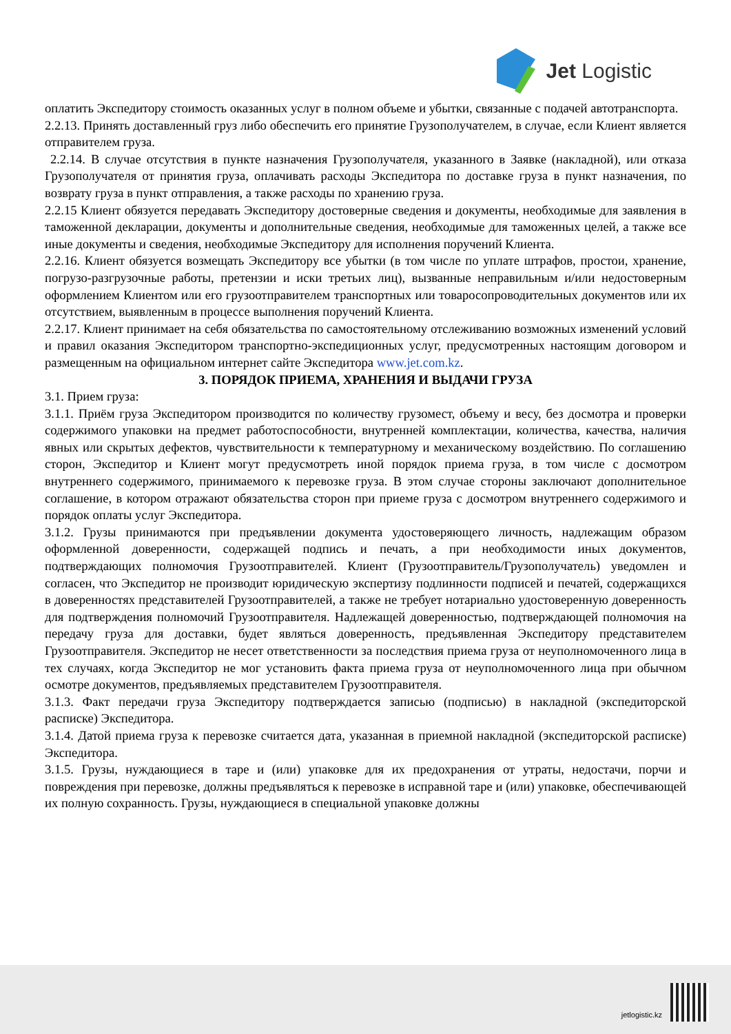Jet Logistic
оплатить Экспедитору стоимость оказанных услуг в полном объеме и убытки, связанные с подачей автотранспорта.
2.2.13. Принять доставленный груз либо обеспечить его принятие Грузополучателем, в случае, если Клиент является отправителем груза.
2.2.14. В случае отсутствия в пункте назначения Грузополучателя, указанного в Заявке (накладной), или отказа Грузополучателя от принятия груза, оплачивать расходы Экспедитора по доставке груза в пункт назначения, по возврату груза в пункт отправления, а также расходы по хранению груза.
2.2.15 Клиент обязуется передавать Экспедитору достоверные сведения и документы, необходимые для заявления в таможенной декларации, документы и дополнительные сведения, необходимые для таможенных целей, а также все иные документы и сведения, необходимые Экспедитору для исполнения поручений Клиента.
2.2.16. Клиент обязуется возмещать Экспедитору все убытки (в том числе по уплате штрафов, простои, хранение, погрузо-разгрузочные работы, претензии и иски третьих лиц), вызванные неправильным и/или недостоверным оформлением Клиентом или его грузоотправителем транспортных или товаросопроводительных документов или их отсутствием, выявленным в процессе выполнения поручений Клиента.
2.2.17. Клиент принимает на себя обязательства по самостоятельному отслеживанию возможных изменений условий и правил оказания Экспедитором транспортно-экспедиционных услуг, предусмотренных настоящим договором и размещенным на официальном интернет сайте Экспедитора www.jet.com.kz.
3. ПОРЯДОК ПРИЕМА, ХРАНЕНИЯ И ВЫДАЧИ ГРУЗА
3.1. Прием груза:
3.1.1. Приём груза Экспедитором производится по количеству грузомест, объему и весу, без досмотра и проверки содержимого упаковки на предмет работоспособности, внутренней комплектации, количества, качества, наличия явных или скрытых дефектов, чувствительности к температурному и механическому воздействию. По соглашению сторон, Экспедитор и Клиент могут предусмотреть иной порядок приема груза, в том числе с досмотром внутреннего содержимого, принимаемого к перевозке груза. В этом случае стороны заключают дополнительное соглашение, в котором отражают обязательства сторон при приеме груза с досмотром внутреннего содержимого и порядок оплаты услуг Экспедитора.
3.1.2. Грузы принимаются при предъявлении документа удостоверяющего личность, надлежащим образом оформленной доверенности, содержащей подпись и печать, а при необходимости иных документов, подтверждающих полномочия Грузоотправителей. Клиент (Грузоотправитель/Грузополучатель) уведомлен и согласен, что Экспедитор не производит юридическую экспертизу подлинности подписей и печатей, содержащихся в доверенностях представителей Грузоотправителей, а также не требует нотариально удостоверенную доверенность для подтверждения полномочий Грузоотправителя. Надлежащей доверенностью, подтверждающей полномочия на передачу груза для доставки, будет являться доверенность, предъявленная Экспедитору представителем Грузоотправителя. Экспедитор не несет ответственности за последствия приема груза от неуполномоченного лица в тех случаях, когда Экспедитор не мог установить факта приема груза от неуполномоченного лица при обычном осмотре документов, предъявляемых представителем Грузоотправителя.
3.1.3. Факт передачи груза Экспедитору подтверждается записью (подписью) в накладной (экспедиторской расписке) Экспедитора.
3.1.4. Датой приема груза к перевозке считается дата, указанная в приемной накладной (экспедиторской расписке) Экспедитора.
3.1.5. Грузы, нуждающиеся в таре и (или) упаковке для их предохранения от утраты, недостачи, порчи и повреждения при перевозке, должны предъявляться к перевозке в исправной таре и (или) упаковке, обеспечивающей их полную сохранность. Грузы, нуждающиеся в специальной упаковке должны
jetlogistic.kz